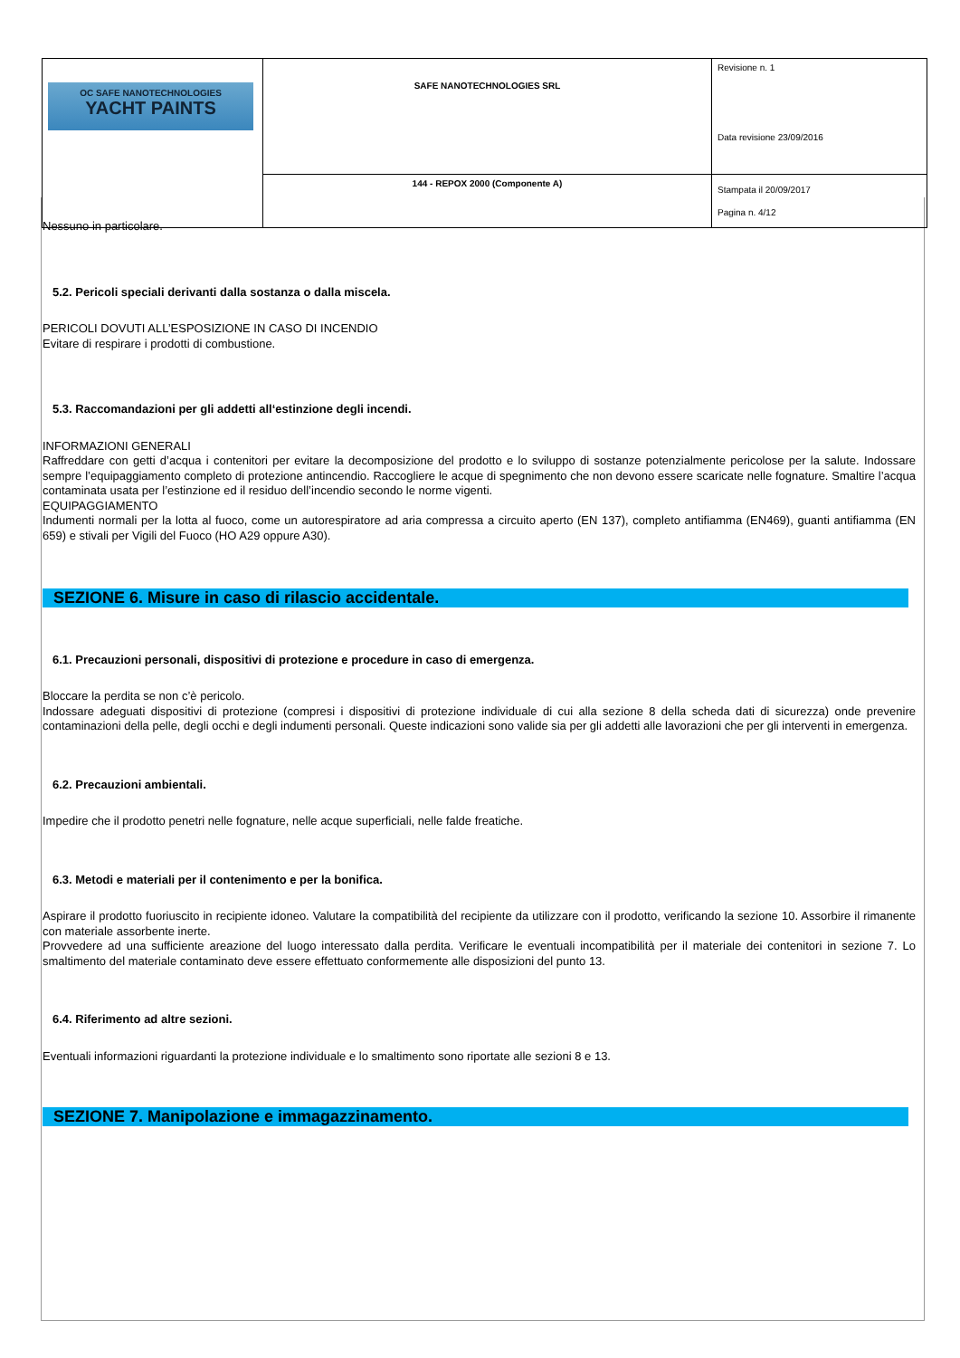| OC SAFE NANOTECHNOLOGIES YACHT PAINTS | SAFE NANOTECHNOLOGIES SRL | Revisione n. 1 Data revisione 23/09/2016 |
| | 144 - REPOX 2000 (Componente A) | Stampata il 20/09/2017 Pagina n. 4/12 |
Nessuno in particolare.
5.2. Pericoli speciali derivanti dalla sostanza o dalla miscela.
PERICOLI DOVUTI ALL’ESPOSIZIONE IN CASO DI INCENDIO
Evitare di respirare i prodotti di combustione.
5.3. Raccomandazioni per gli addetti all‘estinzione degli incendi.
INFORMAZIONI GENERALI
Raffreddare con getti d’acqua i contenitori per evitare la decomposizione del prodotto e lo sviluppo di sostanze potenzialmente pericolose per la salute. Indossare sempre l’equipaggiamento completo di protezione antincendio. Raccogliere le acque di spegnimento che non devono essere scaricate nelle fognature. Smaltire l’acqua contaminata usata per l’estinzione ed il residuo dell’incendio secondo le norme vigenti.
EQUIPAGGIAMENTO
Indumenti normali per la lotta al fuoco, come un autorespiratore ad aria compressa a circuito aperto (EN 137), completo antifiamma (EN469), guanti antifiamma (EN 659) e stivali per Vigili del Fuoco (HO A29 oppure A30).
SEZIONE 6. Misure in caso di rilascio accidentale.
6.1. Precauzioni personali, dispositivi di protezione e procedure in caso di emergenza.
Bloccare la perdita se non c’è pericolo.
Indossare adeguati dispositivi di protezione (compresi i dispositivi di protezione individuale di cui alla sezione 8 della scheda dati di sicurezza) onde prevenire contaminazioni della pelle, degli occhi e degli indumenti personali. Queste indicazioni sono valide sia per gli addetti alle lavorazioni che per gli interventi in emergenza.
6.2. Precauzioni ambientali.
Impedire che il prodotto penetri nelle fognature, nelle acque superficiali, nelle falde freatiche.
6.3. Metodi e materiali per il contenimento e per la bonifica.
Aspirare il prodotto fuoriuscito in recipiente idoneo. Valutare la compatibilità del recipiente da utilizzare con il prodotto, verificando la sezione 10. Assorbire il rimanente con materiale assorbente inerte.
Provvedere ad una sufficiente areazione del luogo interessato dalla perdita. Verificare le eventuali incompatibilità per il materiale dei contenitori in sezione 7. Lo smaltimento del materiale contaminato deve essere effettuato conformemente alle disposizioni del punto 13.
6.4. Riferimento ad altre sezioni.
Eventuali informazioni riguardanti la protezione individuale e lo smaltimento sono riportate alle sezioni 8 e 13.
SEZIONE 7. Manipolazione e immagazzinamento.